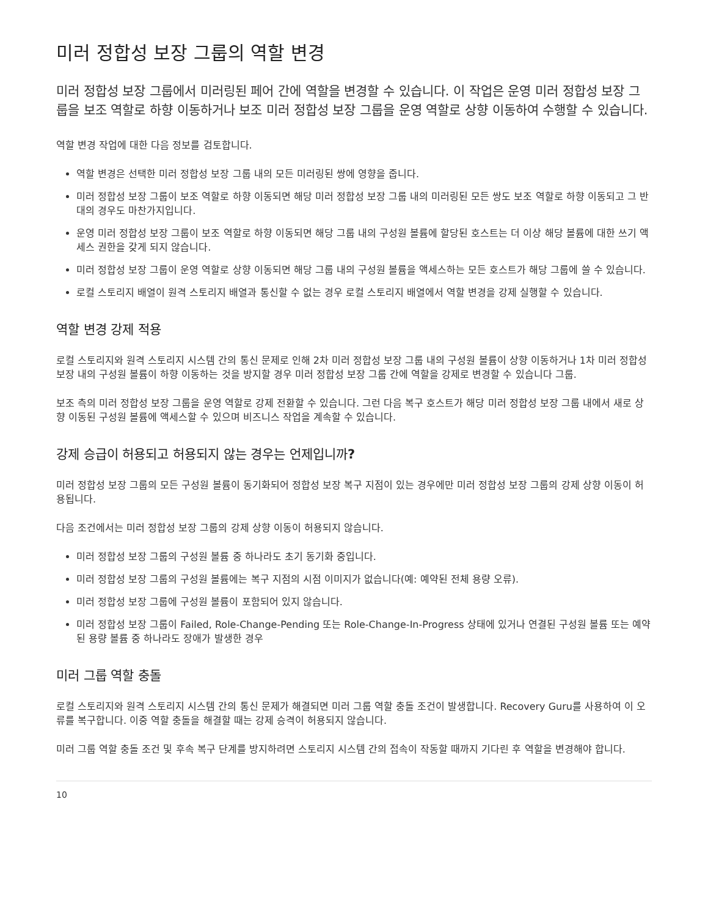미러 정합성 보장 그룹의 역할 변경
미러 정합성 보장 그룹에서 미러링된 페어 간에 역할을 변경할 수 있습니다. 이 작업은 운영 미러 정합성 보장 그룹을 보조 역할로 하향 이동하거나 보조 미러 정합성 보장 그룹을 운영 역할로 상향 이동하여 수행할 수 있습니다.
역할 변경 작업에 대한 다음 정보를 검토합니다.
역할 변경은 선택한 미러 정합성 보장 그룹 내의 모든 미러링된 쌍에 영향을 줍니다.
미러 정합성 보장 그룹이 보조 역할로 하향 이동되면 해당 미러 정합성 보장 그룹 내의 미러링된 모든 쌍도 보조 역할로 하향 이동되고 그 반대의 경우도 마찬가지입니다.
운영 미러 정합성 보장 그룹이 보조 역할로 하향 이동되면 해당 그룹 내의 구성원 볼륨에 할당된 호스트는 더 이상 해당 볼륨에 대한 쓰기 액세스 권한을 갖게 되지 않습니다.
미러 정합성 보장 그룹이 운영 역할로 상향 이동되면 해당 그룹 내의 구성원 볼륨을 액세스하는 모든 호스트가 해당 그룹에 쓸 수 있습니다.
로컬 스토리지 배열이 원격 스토리지 배열과 통신할 수 없는 경우 로컬 스토리지 배열에서 역할 변경을 강제 실행할 수 있습니다.
역할 변경 강제 적용
로컬 스토리지와 원격 스토리지 시스템 간의 통신 문제로 인해 2차 미러 정합성 보장 그룹 내의 구성원 볼륨이 상향 이동하거나 1차 미러 정합성 보장 내의 구성원 볼륨이 하향 이동하는 것을 방지할 경우 미러 정합성 보장 그룹 간에 역할을 강제로 변경할 수 있습니다 그룹.
보조 측의 미러 정합성 보장 그룹을 운영 역할로 강제 전환할 수 있습니다. 그런 다음 복구 호스트가 해당 미러 정합성 보장 그룹 내에서 새로 상향 이동된 구성원 볼륨에 액세스할 수 있으며 비즈니스 작업을 계속할 수 있습니다.
강제 승급이 허용되고 허용되지 않는 경우는 언제입니까?
미러 정합성 보장 그룹의 모든 구성원 볼륨이 동기화되어 정합성 보장 복구 지점이 있는 경우에만 미러 정합성 보장 그룹의 강제 상향 이동이 허용됩니다.
다음 조건에서는 미러 정합성 보장 그룹의 강제 상향 이동이 허용되지 않습니다.
미러 정합성 보장 그룹의 구성원 볼륨 중 하나라도 초기 동기화 중입니다.
미러 정합성 보장 그룹의 구성원 볼륨에는 복구 지점의 시점 이미지가 없습니다(예: 예약된 전체 용량 오류).
미러 정합성 보장 그룹에 구성원 볼륨이 포함되어 있지 않습니다.
미러 정합성 보장 그룹이 Failed, Role-Change-Pending 또는 Role-Change-In-Progress 상태에 있거나 연결된 구성원 볼륨 또는 예약된 용량 볼륨 중 하나라도 장애가 발생한 경우
미러 그룹 역할 충돌
로컬 스토리지와 원격 스토리지 시스템 간의 통신 문제가 해결되면 미러 그룹 역할 충돌 조건이 발생합니다. Recovery Guru를 사용하여 이 오류를 복구합니다. 이중 역할 충돌을 해결할 때는 강제 승격이 허용되지 않습니다.
미러 그룹 역할 충돌 조건 및 후속 복구 단계를 방지하려면 스토리지 시스템 간의 접속이 작동할 때까지 기다린 후 역할을 변경해야 합니다.
10